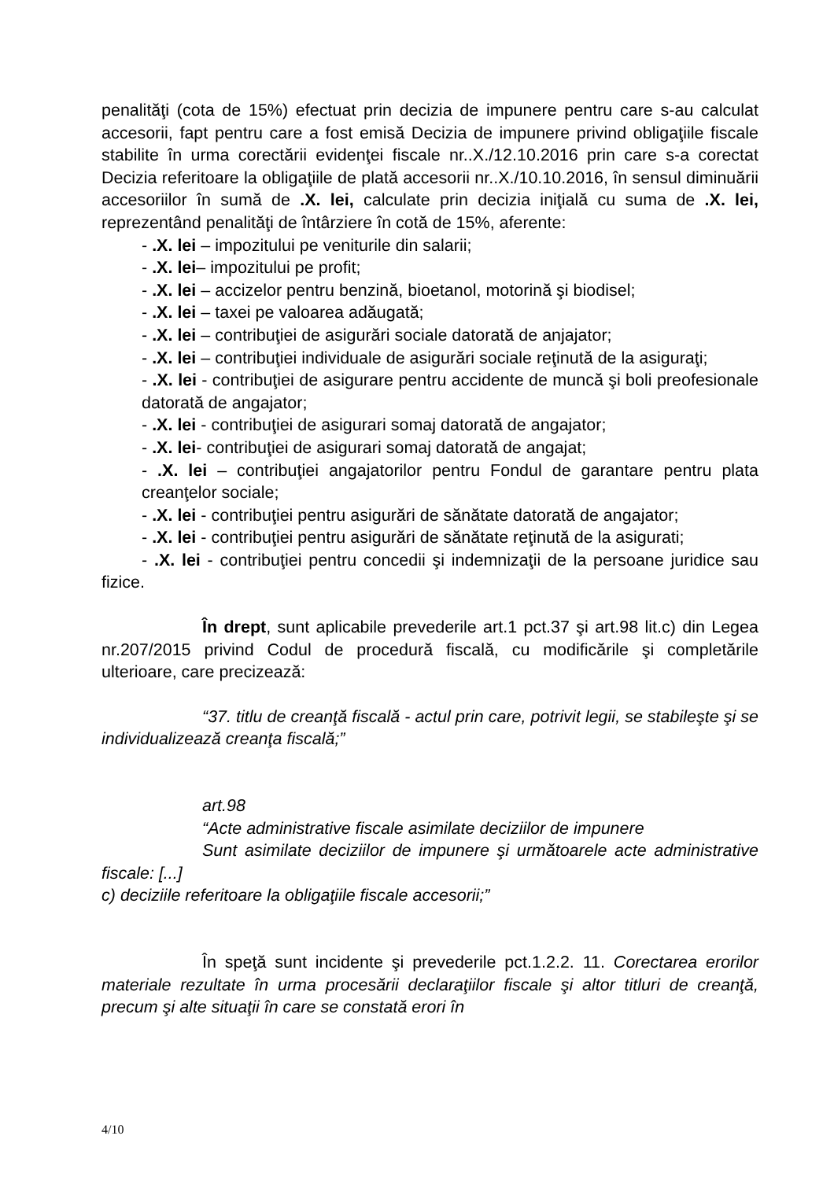penalităţi (cota de 15%) efectuat prin decizia de impunere pentru care s-au calculat accesorii, fapt pentru care a fost emisă Decizia de impunere privind obligaţiile fiscale stabilite în urma corectării evidenţei fiscale nr..X./12.10.2016 prin care s-a corectat Decizia referitoare la obligaţiile de plată accesorii nr..X./10.10.2016, în sensul diminuării accesoriilor în sumă de .X. lei, calculate prin decizia iniţială cu suma de .X. lei, reprezentând penalităţi de întârziere în cotă de 15%, aferente:
- .X. lei – impozitului pe veniturile din salarii;
- .X. lei– impozitului pe profit;
- .X. lei – accizelor pentru benzină, bioetanol, motorină şi biodisel;
- .X. lei – taxei pe valoarea adăugată;
- .X. lei – contribuţiei de asigurări sociale datorată de anjajator;
- .X. lei – contribuţiei individuale de asigurări sociale reţinută de la asiguraţi;
- .X. lei - contribuţiei de asigurare pentru accidente de muncă şi boli preofesionale datorată de angajator;
- .X. lei - contribuţiei de asigurari somaj datorată de angajator;
- .X. lei- contribuţiei de asigurari somaj datorată de angajat;
- .X. lei – contribuţiei angajatorilor pentru Fondul de garantare pentru plata creanţelor sociale;
- .X. lei - contribuţiei pentru asigurări de sănătate datorată de angajator;
- .X. lei - contribuţiei pentru asigurări de sănătate reţinută de la asigurati;
- .X. lei - contribuţiei pentru concedii şi indemnizaţii de la persoane juridice sau fizice.
În drept, sunt aplicabile prevederile art.1 pct.37 şi art.98 lit.c) din Legea nr.207/2015 privind Codul de procedură fiscală, cu modificările şi completările ulterioare, care precizează:
“37. titlu de creanţă fiscală - actul prin care, potrivit legii, se stabileşte şi se individualizează creanţa fiscală;”
art.98
“Acte administrative fiscale asimilate deciziilor de impunere
Sunt asimilate deciziilor de impunere şi următoarele acte administrative fiscale: [...]
c) deciziile referitoare la obligaţiile fiscale accesorii;”
În speţă sunt incidente şi prevederile pct.1.2.2. 11. Corectarea erorilor materiale rezultate în urma procesării declaraţiilor fiscale şi altor titluri de creanţă, precum şi alte situaţii în care se constată erori în
4/10